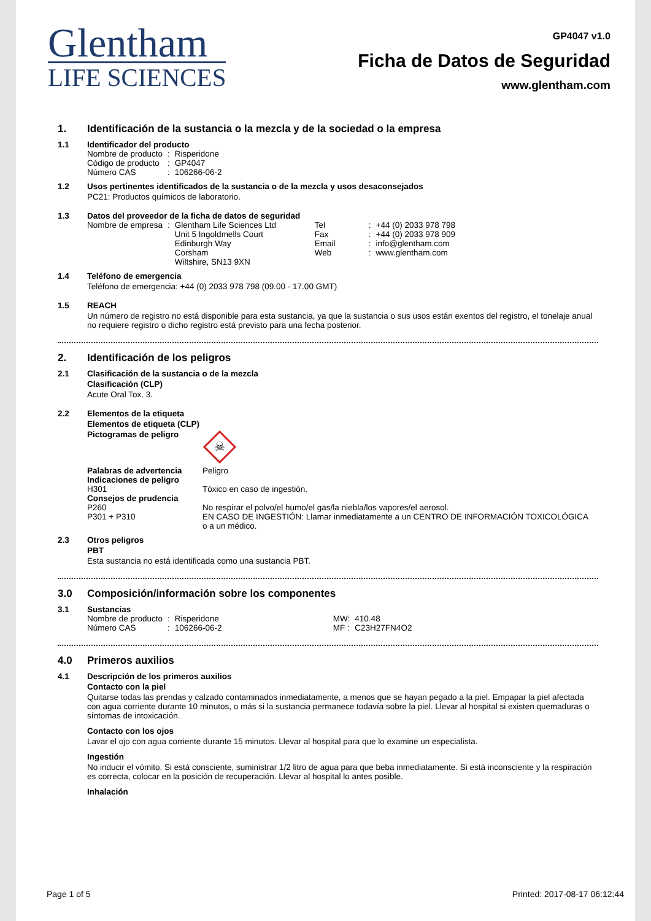Glentham
LIFE SCIENCES
GP4047 v1.0
Ficha de Datos de Seguridad
www.glentham.com
1. Identificación de la sustancia o la mezcla y de la sociedad o la empresa
1.1 Identificador del producto
| Nombre de producto | : | Risperidone |
| Código de producto | : | GP4047 |
| Número CAS | : | 106266-06-2 |
1.2 Usos pertinentes identificados de la sustancia o de la mezcla y usos desaconsejados
PC21: Productos químicos de laboratorio.
1.3 Datos del proveedor de la ficha de datos de seguridad
| Nombre de empresa | : | Glentham Life Sciences Ltd Unit 5 Ingoldmells Court Edinburgh Way Corsham Wiltshire, SN13 9XN | Tel Fax Email Web | : : : : | +44 (0) 2033 978 798 +44 (0) 2033 978 909 info@glentham.com www.glentham.com |
1.4 Teléfono de emergencia
Teléfono de emergencia: +44 (0) 2033 978 798 (09.00 - 17.00 GMT)
1.5 REACH
Un número de registro no está disponible para esta sustancia, ya que la sustancia o sus usos están exentos del registro, el tonelaje anual no requiere registro o dicho registro está previsto para una fecha posterior.
2. Identificación de los peligros
2.1 Clasificación de la sustancia o de la mezcla
Clasificación (CLP)
Acute Oral Tox. 3.
2.2 Elementos de la etiqueta
Elementos de etiqueta (CLP)
| Pictogramas de peligro | ☠ |
| Palabras de advertencia | Peligro |
| Indicaciones de peligro | |
| H301 | Tóxico en caso de ingestión. |
| Consejos de prudencia | |
| P260 | No respirar el polvo/el humo/el gas/la niebla/los vapores/el aerosol. |
| P301 + P310 | EN CASO DE INGESTIÓN: Llamar inmediatamente a un CENTRO DE INFORMACIÓN TOXICOLÓGICA o a un médico. |
2.3 Otros peligros
PBT
Esta sustancia no está identificada como una sustancia PBT.
3.0 Composición/información sobre los componentes
3.1 Sustancias
| Nombre de producto | : | Risperidone | MW: | 410.48 |
| Número CAS | : | 106266-06-2 | MF : | C23H27FN4O2 |
4.0 Primeros auxilios
4.1 Descripción de los primeros auxilios
Contacto con la piel
Quitarse todas las prendas y calzado contaminados inmediatamente, a menos que se hayan pegado a la piel. Empapar la piel afectada con agua corriente durante 10 minutos, o más si la sustancia permanece todavía sobre la piel. Llevar al hospital si existen quemaduras o síntomas de intoxicación.
Contacto con los ojos
Lavar el ojo con agua corriente durante 15 minutos. Llevar al hospital para que lo examine un especialista.
Ingestión
No inducir el vómito. Si está consciente, suministrar 1/2 litro de agua para que beba inmediatamente. Si está inconsciente y la respiración es correcta, colocar en la posición de recuperación. Llevar al hospital lo antes posible.
Inhalación
Page 1 of 5 Printed: 2017-08-17 06:12:44